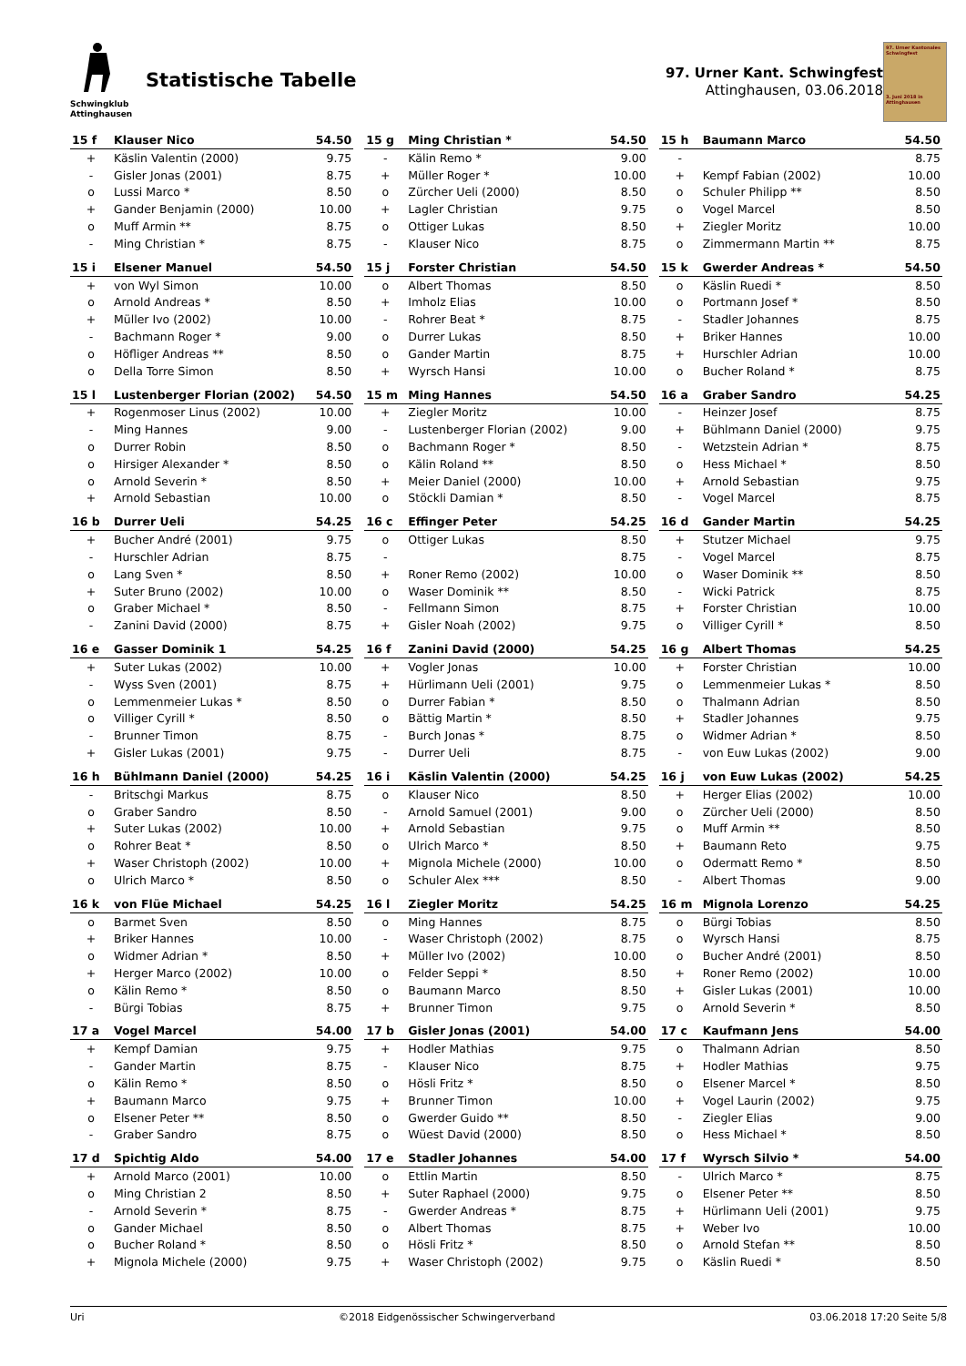Schwingklub
Attinghausen
Statistische Tabelle
97. Urner Kant. Schwingfest
Attinghausen, 03.06.2018
97. Urner Kantonales Schwingfest
3. Juni 2018 in Attinghausen
| 15 f | Klauser Nico | 54.50 |
| --- | --- | --- |
| + | Käslin Valentin (2000) | 9.75 |
| - | Gisler Jonas (2001) | 8.75 |
| o | Lussi Marco * | 8.50 |
| + | Gander Benjamin (2000) | 10.00 |
| o | Muff Armin ** | 8.75 |
| - | Ming Christian * | 8.75 |
| 15 g | Ming Christian * | 54.50 |
| --- | --- | --- |
| - | Kälin Remo * | 9.00 |
| + | Müller Roger * | 10.00 |
| o | Zürcher Ueli (2000) | 8.50 |
| + | Lagler Christian | 9.75 |
| o | Ottiger Lukas | 8.50 |
| - | Klauser Nico | 8.75 |
| 15 h | Baumann Marco | 54.50 |
| --- | --- | --- |
| - | | 8.75 |
| + | Kempf Fabian (2002) | 10.00 |
| o | Schuler Philipp ** | 8.50 |
| o | Vogel Marcel | 8.50 |
| + | Ziegler Moritz | 10.00 |
| o | Zimmermann Martin ** | 8.75 |
| 15 i | Elsener Manuel | 54.50 |
| --- | --- | --- |
| + | von Wyl Simon | 10.00 |
| o | Arnold Andreas * | 8.50 |
| + | Müller Ivo (2002) | 10.00 |
| - | Bachmann Roger * | 9.00 |
| o | Höfliger Andreas ** | 8.50 |
| o | Della Torre Simon | 8.50 |
| 15 j | Forster Christian | 54.50 |
| --- | --- | --- |
| o | Albert Thomas | 8.50 |
| + | Imholz Elias | 10.00 |
| - | Rohrer Beat * | 8.75 |
| o | Durrer Lukas | 8.50 |
| o | Gander Martin | 8.75 |
| + | Wyrsch Hansi | 10.00 |
| 15 k | Gwerder Andreas * | 54.50 |
| --- | --- | --- |
| o | Käslin Ruedi * | 8.50 |
| o | Portmann Josef * | 8.50 |
| - | Stadler Johannes | 8.75 |
| + | Briker Hannes | 10.00 |
| + | Hurschler Adrian | 10.00 |
| o | Bucher Roland * | 8.75 |
| 15 l | Lustenberger Florian (2002) | 54.50 |
| --- | --- | --- |
| + | Rogenmoser Linus (2002) | 10.00 |
| - | Ming Hannes | 9.00 |
| o | Durrer Robin | 8.50 |
| o | Hirsiger Alexander * | 8.50 |
| o | Arnold Severin * | 8.50 |
| + | Arnold Sebastian | 10.00 |
| 15 m | Ming Hannes | 54.50 |
| --- | --- | --- |
| + | Ziegler Moritz | 10.00 |
| - | Lustenberger Florian (2002) | 9.00 |
| o | Bachmann Roger * | 8.50 |
| o | Kälin Roland ** | 8.50 |
| + | Meier Daniel (2000) | 10.00 |
| o | Stöckli Damian * | 8.50 |
| 16 a | Graber Sandro | 54.25 |
| --- | --- | --- |
| - | Heinzer Josef | 8.75 |
| + | Bühlmann Daniel (2000) | 9.75 |
| - | Wetzstein Adrian * | 8.75 |
| o | Hess Michael * | 8.50 |
| + | Arnold Sebastian | 9.75 |
| - | Vogel Marcel | 8.75 |
| 16 b | Durrer Ueli | 54.25 |
| --- | --- | --- |
| + | Bucher André (2001) | 9.75 |
| - | Hurschler Adrian | 8.75 |
| o | Lang Sven * | 8.50 |
| + | Suter Bruno (2002) | 10.00 |
| o | Graber Michael * | 8.50 |
| - | Zanini David (2000) | 8.75 |
| 16 c | Effinger Peter | 54.25 |
| --- | --- | --- |
| o | Ottiger Lukas | 8.50 |
| - | | 8.75 |
| + | Roner Remo (2002) | 10.00 |
| o | Waser Dominik ** | 8.50 |
| - | Fellmann Simon | 8.75 |
| + | Gisler Noah (2002) | 9.75 |
| 16 d | Gander Martin | 54.25 |
| --- | --- | --- |
| + | Stutzer Michael | 9.75 |
| - | Vogel Marcel | 8.75 |
| o | Waser Dominik ** | 8.50 |
| - | Wicki Patrick | 8.75 |
| + | Forster Christian | 10.00 |
| o | Villiger Cyrill * | 8.50 |
| 16 e | Gasser Dominik 1 | 54.25 |
| --- | --- | --- |
| + | Suter Lukas (2002) | 10.00 |
| - | Wyss Sven (2001) | 8.75 |
| o | Lemmenmeier Lukas * | 8.50 |
| o | Villiger Cyrill * | 8.50 |
| - | Brunner Timon | 8.75 |
| + | Gisler Lukas (2001) | 9.75 |
| 16 f | Zanini David (2000) | 54.25 |
| --- | --- | --- |
| + | Vogler Jonas | 10.00 |
| + | Hürlimann Ueli (2001) | 9.75 |
| o | Durrer Fabian * | 8.50 |
| o | Bättig Martin * | 8.50 |
| - | Burch Jonas * | 8.75 |
| - | Durrer Ueli | 8.75 |
| 16 g | Albert Thomas | 54.25 |
| --- | --- | --- |
| + | Forster Christian | 10.00 |
| o | Lemmenmeier Lukas * | 8.50 |
| o | Thalmann Adrian | 8.50 |
| + | Stadler Johannes | 9.75 |
| o | Widmer Adrian * | 8.50 |
| - | von Euw Lukas (2002) | 9.00 |
| 16 h | Bühlmann Daniel (2000) | 54.25 |
| --- | --- | --- |
| - | Britschgi Markus | 8.75 |
| o | Graber Sandro | 8.50 |
| + | Suter Lukas (2002) | 10.00 |
| o | Rohrer Beat * | 8.50 |
| + | Waser Christoph (2002) | 10.00 |
| o | Ulrich Marco * | 8.50 |
| 16 i | Käslin Valentin (2000) | 54.25 |
| --- | --- | --- |
| o | Klauser Nico | 8.50 |
| - | Arnold Samuel (2001) | 9.00 |
| + | Arnold Sebastian | 9.75 |
| o | Ulrich Marco * | 8.50 |
| + | Mignola Michele (2000) | 10.00 |
| o | Schuler Alex *** | 8.50 |
| 16 j | von Euw Lukas (2002) | 54.25 |
| --- | --- | --- |
| + | Herger Elias (2002) | 10.00 |
| o | Zürcher Ueli (2000) | 8.50 |
| o | Muff Armin ** | 8.50 |
| + | Baumann Reto | 9.75 |
| o | Odermatt Remo * | 8.50 |
| - | Albert Thomas | 9.00 |
| 16 k | von Flüe Michael | 54.25 |
| --- | --- | --- |
| o | Barmet Sven | 8.50 |
| + | Briker Hannes | 10.00 |
| o | Widmer Adrian * | 8.50 |
| + | Herger Marco (2002) | 10.00 |
| o | Kälin Remo * | 8.50 |
| - | Bürgi Tobias | 8.75 |
| 16 l | Ziegler Moritz | 54.25 |
| --- | --- | --- |
| o | Ming Hannes | 8.75 |
| - | Waser Christoph (2002) | 8.75 |
| + | Müller Ivo (2002) | 10.00 |
| o | Felder Seppi * | 8.50 |
| o | Baumann Marco | 8.50 |
| + | Brunner Timon | 9.75 |
| 16 m | Mignola Lorenzo | 54.25 |
| --- | --- | --- |
| o | Bürgi Tobias | 8.50 |
| o | Wyrsch Hansi | 8.75 |
| o | Bucher André (2001) | 8.50 |
| + | Roner Remo (2002) | 10.00 |
| + | Gisler Lukas (2001) | 10.00 |
| o | Arnold Severin * | 8.50 |
| 17 a | Vogel Marcel | 54.00 |
| --- | --- | --- |
| + | Kempf Damian | 9.75 |
| - | Gander Martin | 8.75 |
| o | Kälin Remo * | 8.50 |
| + | Baumann Marco | 9.75 |
| o | Elsener Peter ** | 8.50 |
| - | Graber Sandro | 8.75 |
| 17 b | Gisler Jonas (2001) | 54.00 |
| --- | --- | --- |
| + | Hodler Mathias | 9.75 |
| - | Klauser Nico | 8.75 |
| o | Hösli Fritz * | 8.50 |
| + | Brunner Timon | 10.00 |
| o | Gwerder Guido ** | 8.50 |
| o | Wüest David (2000) | 8.50 |
| 17 c | Kaufmann Jens | 54.00 |
| --- | --- | --- |
| o | Thalmann Adrian | 8.50 |
| + | Hodler Mathias | 9.75 |
| o | Elsener Marcel * | 8.50 |
| + | Vogel Laurin (2002) | 9.75 |
| - | Ziegler Elias | 9.00 |
| o | Hess Michael * | 8.50 |
| 17 d | Spichtig Aldo | 54.00 |
| --- | --- | --- |
| + | Arnold Marco (2001) | 10.00 |
| o | Ming Christian 2 | 8.50 |
| - | Arnold Severin * | 8.75 |
| o | Gander Michael | 8.50 |
| o | Bucher Roland * | 8.50 |
| + | Mignola Michele (2000) | 9.75 |
| 17 e | Stadler Johannes | 54.00 |
| --- | --- | --- |
| o | Ettlin Martin | 8.50 |
| + | Suter Raphael (2000) | 9.75 |
| - | Gwerder Andreas * | 8.75 |
| o | Albert Thomas | 8.75 |
| o | Hösli Fritz * | 8.50 |
| + | Waser Christoph (2002) | 9.75 |
| 17 f | Wyrsch Silvio * | 54.00 |
| --- | --- | --- |
| - | Ulrich Marco * | 8.75 |
| o | Elsener Peter ** | 8.50 |
| + | Hürlimann Ueli (2001) | 9.75 |
| + | Weber Ivo | 10.00 |
| o | Arnold Stefan ** | 8.50 |
| o | Käslin Ruedi * | 8.50 |
Uri ©2018 Eidgenössischer Schwingerverband 03.06.2018 17:20 Seite 5/8